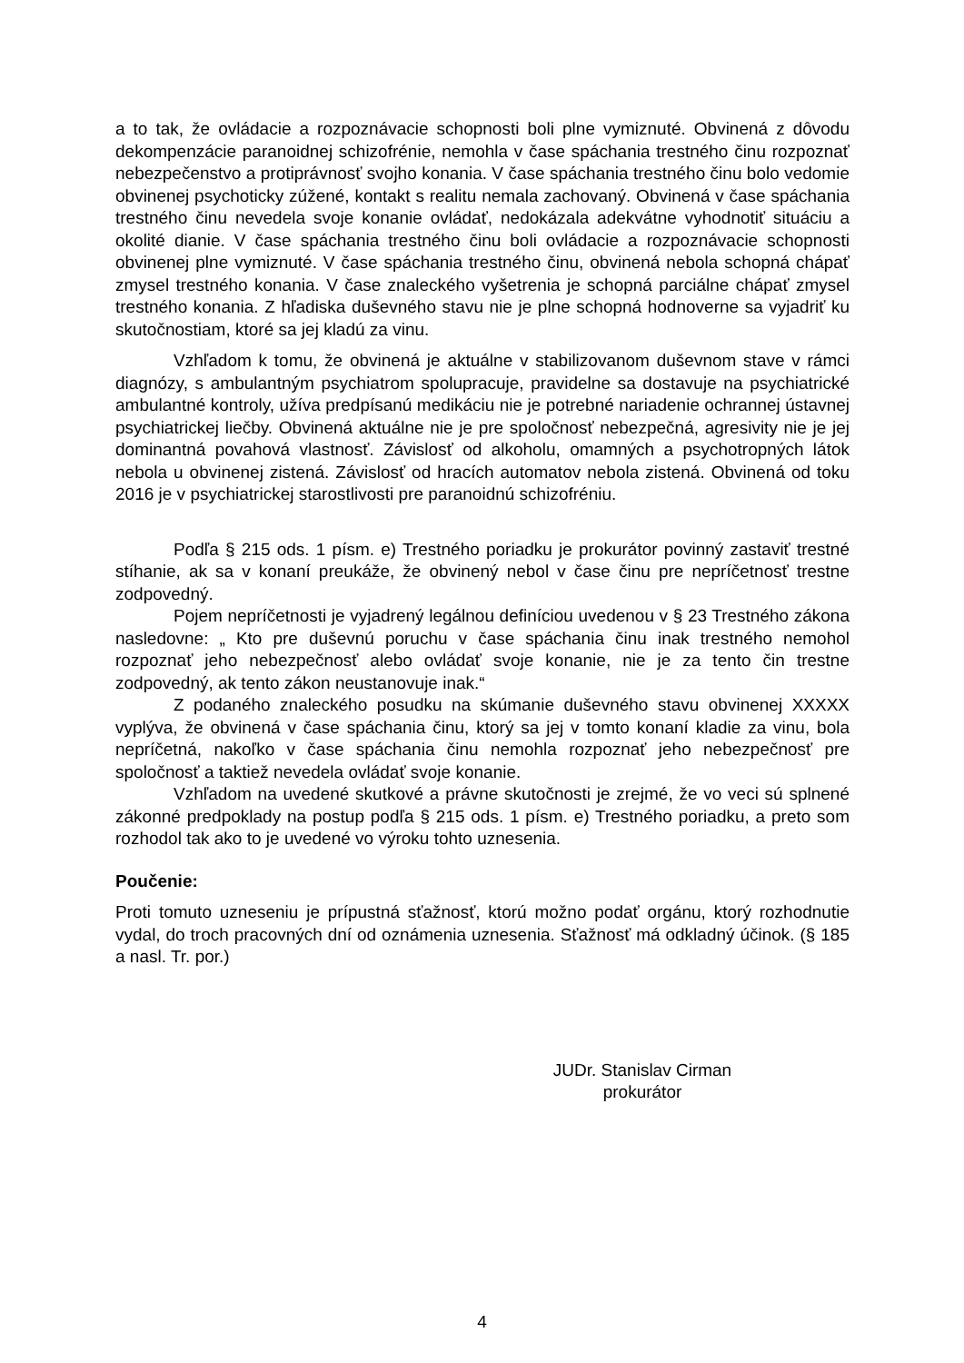a to tak, že ovládacie a rozpoznávacie schopnosti boli plne vymiznuté. Obvinená z dôvodu dekompenzácie paranoidnej schizofrénie, nemohla v čase spáchania trestného činu rozpoznať nebezpečenstvo a protiprávnosť svojho konania. V čase spáchania trestného činu bolo vedomie obvinenej psychoticky zúžené, kontakt s realitu nemala zachovaný. Obvinená v čase spáchania trestného činu nevedela svoje konanie ovládať, nedokázala adekvátne vyhodnotiť situáciu a okolité dianie. V čase spáchania trestného činu boli ovládacie a rozpoznávacie schopnosti obvinenej plne vymiznuté. V čase spáchania trestného činu, obvinená nebola schopná chápať zmysel trestného konania. V čase znaleckého vyšetrenia je schopná parciálne chápať zmysel trestného konania. Z hľadiska duševného stavu nie je plne schopná hodnoverne sa vyjadriť ku skutočnostiam, ktoré sa jej kladú za vinu.
Vzhľadom k tomu, že obvinená je aktuálne v stabilizovanom duševnom stave v rámci diagnózy, s ambulantným psychiatrom spolupracuje, pravidelne sa dostavuje na psychiatrické ambulantné kontroly, užíva predpísanú medikáciu nie je potrebné nariadenie ochrannej ústavnej psychiatrickej liečby. Obvinená aktuálne nie je pre spoločnosť nebezpečná, agresivity nie je jej dominantná povahová vlastnosť. Závislosť od alkoholu, omamných a psychotropných látok nebola u obvinenej zistená. Závislosť od hracích automatov nebola zistená. Obvinená od toku 2016 je v psychiatrickej starostlivosti pre paranoidnú schizofréniu.
Podľa § 215 ods. 1 písm. e) Trestného poriadku je prokurátor povinný zastaviť trestné stíhanie, ak sa v konaní preukáže, že obvinený nebol v čase činu pre nepríčetnosť trestne zodpovedný.
Pojem nepríčetnosti je vyjadrený legálnou definíciou uvedenou v § 23 Trestného zákona nasledovne: „ Kto pre duševnú poruchu v čase spáchania činu inak trestného nemohol rozpoznať jeho nebezpečnosť alebo ovládať svoje konanie, nie je za tento čin trestne zodpovedný, ak tento zákon neustanovuje inak.“
Z podaného znaleckého posudku na skúmanie duševného stavu obvinenej XXXXX vyplýva, že obvinená v čase spáchania činu, ktorý sa jej v tomto konaní kladie za vinu, bola nepríčetná, nakoľko v čase spáchania činu nemohla rozpoznať jeho nebezpečnosť pre spoločnosť a taktiež nevedela ovládať svoje konanie.
Vzhľadom na uvedené skutkové a právne skutočnosti je zrejmé, že vo veci sú splnené zákonné predpoklady na postup podľa § 215 ods. 1 písm. e) Trestného poriadku, a preto som rozhodol tak ako to je uvedené vo výroku tohto uznesenia.
Poučenie:
Proti tomuto uzneseniu je prípustná sťažnosť, ktorú možno podať orgánu, ktorý rozhodnutie vydal, do troch pracovných dní od oznámenia uznesenia. Sťažnosť má odkladný účinok. (§ 185 a nasl. Tr. por.)
JUDr. Stanislav Cirman
prokurátor
4